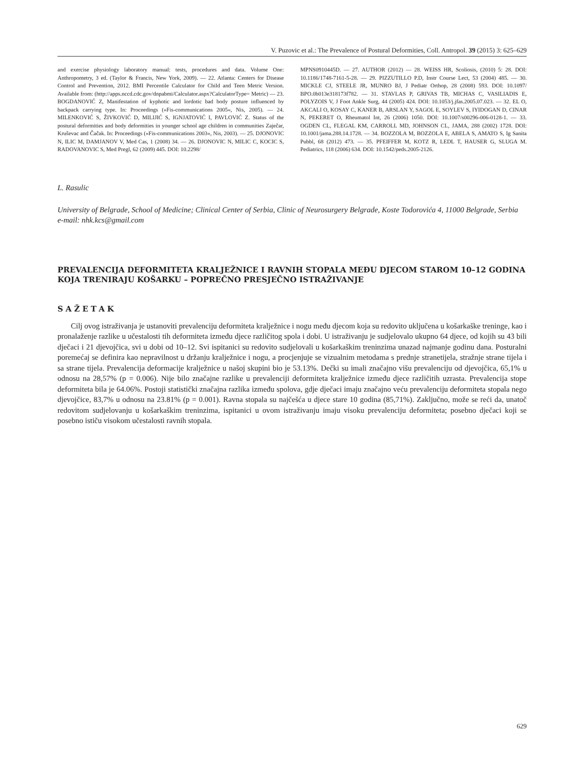V. Puzovic et al.: The Prevalence of Postural Deformities, Coll. Antropol. 39 (2015) 3: 625–629
and exercise physiology laboratory manual: tests, procedures and data. Volume One: Anthropometry, 3 ed. (Taylor & Francis, New York, 2009). — 22. Atlanta: Centers for Disease Control and Prevention, 2012. BMI Percentile Calculator for Child and Teen Metric Version. Available from: (http://apps.nccd.cdc.gov/dnpabmi/Calculator.aspx?CalculatorType= Metric) — 23. BOGDANOVIĆ Z, Manifestation of kyphotic and lordotic bad body posture influenced by backpack carrying type. In: Proceedings (»Fis-communications 2005«, Nis, 2005). — 24. MILENKOVIĆ S, ŽIVKOVIĆ D, MILIJIĆ S, IGNJATOVIĆ I, PAVLOVIĆ Z. Status of the postural deformities and body deformities in younger school age children in communities Zaječar, Kruševac and Čačak. In: Proceedings (»Fis-communications 2003«, Nis, 2003). — 25. DJONOVIC N, ILIC M, DAMJANOV V, Med Cas, 1 (2008) 34. — 26. DJONOVIC N, MILIC C, KOCIC S, RADOVANOVIC S, Med Pregl, 62 (2009) 445. DOI: 10.2298/
MPNS0910445D. — 27. AUTHOR (2012) — 28. WEISS HR, Scoliosis, (2010) 5: 28. DOI: 10.1186/1748-7161-5-28. — 29. PIZZUTILLO P.D, Instr Course Lect, 53 (2004) 485. — 30. MICKLE CJ, STEELE JR, MUNRO BJ, J Pediatr Orthop, 28 (2008) 593. DOI: 10.1097/ BPO.0b013e318173f782. — 31. STAVLAS P, GRIVAS TB, MICHAS C, VASILIADIS E, POLYZOIS V, J Foot Ankle Surg, 44 (2005) 424. DOI: 10.1053/j.jfas.2005.07.023. — 32. EL O, AKCALI O, KOSAY C, KANER B, ARSLAN Y, SAGOL E, SOYLEV S, IYIDOGAN D, CINAR N, PEKERET O, Rheumatol Int, 26 (2006) 1050. DOI: 10.1007/s00296-006-0128-1. — 33. OGDEN CL, FLEGAL KM, CARROLL MD, JOHNSON CL, JAMA, 288 (2002) 1728. DOI: 10.1001/jama.288.14.1728. — 34. BOZZOLA M, BOZZOLA E, ABELA S, AMATO S, Ig Sanita Pubbl, 68 (2012) 473. — 35. PFEIFFER M, KOTZ R, LEDL T, HAUSER G, SLUGA M. Pediatrics, 118 (2006) 634. DOI: 10.1542/peds.2005-2126.
L. Rasulic
University of Belgrade, School of Medicine; Clinical Center of Serbia, Clinic of Neurosurgery Belgrade, Koste Todorovića 4, 11000 Belgrade, Serbia
e-mail: nhk.kcs@gmail.com
PREVALENCIJA DEFORMITETA KRALJEŽNICE I RAVNIH STOPALA MEĐU DJECOM STAROM 10–12 GODINA KOJA TRENIRAJU KOŠARKU – POPREČNO PRESJEČNO ISTRAŽIVANJE
SAŽETAK
Cilj ovog istraživanja je ustanoviti prevalenciju deformiteta kralježnice i nogu među djecom koja su redovito uključena u košarkaške treninge, kao i pronalaženje razlike u učestalosti tih deformiteta između djece različitog spola i dobi. U istraživanju je sudjelovalo ukupno 64 djece, od kojih su 43 bili dječaci i 21 djevojčica, svi u dobi od 10–12. Svi ispitanici su redovito sudjelovali u košarkaškim treninzima unazad najmanje godinu dana. Posturalni poremećaj se definira kao nepravilnost u držanju kralježnice i nogu, a procjenjuje se vizualnim metodama s prednje stranetijela, stražnje strane tijela i sa strane tijela. Prevalencija deformacije kralježnice u našoj skupini bio je 53.13%. Dečki su imali značajno višu prevalenciju od djevojčica, 65,1% u odnosu na 28,57% (p = 0.006). Nije bilo značajne razlike u prevalenciji deformiteta kralježnice između djece različitih uzrasta. Prevalencija stope deformiteta bila je 64.06%. Postoji statistički značajna razlika između spolova, gdje dječaci imaju značajno veću prevalenciju deformiteta stopala nego djevojčice, 83,7% u odnosu na 23.81% (p = 0.001). Ravna stopala su najčešća u djece stare 10 godina (85,71%). Zaključno, može se reći da, unatoč redovitom sudjelovanju u košarkaškim treninzima, ispitanici u ovom istraživanju imaju visoku prevalenciju deformiteta; posebno dječaci koji se posebno ističu visokom učestalosti ravnih stopala.
629